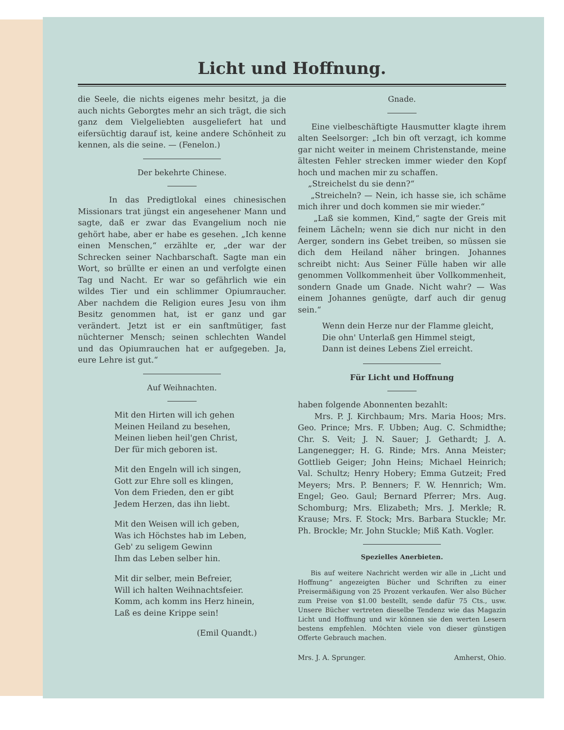Licht und Hoffnung.
die Seele, die nichts eigenes mehr besitzt, ja die auch nichts Geborgtes mehr an sich trägt, die sich ganz dem Vielgeliebten ausgeliefert hat und eifersüchtig darauf ist, keine andere Schönheit zu kennen, als die seine. — (Fenelon.)
Der bekehrte Chinese.
In das Predigtlokal eines chinesischen Missionars trat jüngst ein angesehener Mann und sagte, daß er zwar das Evangelium noch nie gehört habe, aber er habe es gesehen. „Ich kenne einen Menschen,“ erzählte er, „der war der Schrecken seiner Nachbarschaft. Sagte man ein Wort, so brüllte er einen an und verfolgte einen Tag und Nacht. Er war so gefährlich wie ein wildes Tier und ein schlimmer Opiumraucher. Aber nachdem die Religion eures Jesu von ihm Besitz genommen hat, ist er ganz und gar verändert. Jetzt ist er ein sanftmütiger, fast nüchterner Mensch; seinen schlechten Wandel und das Opiumrauchen hat er aufgegeben. Ja, eure Lehre ist gut.“
Auf Weihnachten.
Mit den Hirten will ich gehen
Meinen Heiland zu besehen,
Meinen lieben heil'gen Christ,
Der für mich geboren ist.
Mit den Engeln will ich singen,
Gott zur Ehre soll es klingen,
Von dem Frieden, den er gibt
Jedem Herzen, das ihn liebt.
Mit den Weisen will ich geben,
Was ich Höchstes hab im Leben,
Geb' zu seligem Gewinn
Ihm das Leben selber hin.
Mit dir selber, mein Befreier,
Will ich halten Weihnachtsfeier.
Komm, ach komm ins Herz hinein,
Laß es deine Krippe sein!
(Emil Quandt.)
Gnade.
Eine vielbeschäftigte Hausmutter klagte ihrem alten Seelsorger: „Ich bin oft verzagt, ich komme gar nicht weiter in meinem Christenstande, meine ältesten Fehler strecken immer wieder den Kopf hoch und machen mir zu schaffen.
„Streichelst du sie denn?“
„Streicheln? — Nein, ich hasse sie, ich schäme mich ihrer und doch kommen sie mir wieder.“
„Laß sie kommen, Kind,“ sagte der Greis mit feinem Lächeln; wenn sie dich nur nicht in den Aerger, sondern ins Gebet treiben, so müssen sie dich dem Heiland näher bringen. Johannes schreibt nicht: Aus Seiner Fülle haben wir alle genommen Vollkommenheit über Vollkommenheit, sondern Gnade um Gnade. Nicht wahr? — Was einem Johannes genügte, darf auch dir genug sein.“
Wenn dein Herze nur der Flamme gleicht,
Die ohn' Unterlaß gen Himmel steigt,
Dann ist deines Lebens Ziel erreicht.
Für Licht und Hoffnung
haben folgende Abonnenten bezahlt:
Mrs. P. J. Kirchbaum; Mrs. Maria Hoos; Mrs. Geo. Prince; Mrs. F. Ubben; Aug. C. Schmidthe; Chr. S. Veit; J. N. Sauer; J. Gethardt; J. A. Langenegger; H. G. Rinde; Mrs. Anna Meister; Gottlieb Geiger; John Heins; Michael Heinrich; Val. Schultz; Henry Hobery; Emma Gutzeit; Fred Meyers; Mrs. P. Benners; F. W. Hennrich; Wm. Engel; Geo. Gaul; Bernard Pferrer; Mrs. Aug. Schomburg; Mrs. Elizabeth; Mrs. J. Merkle; R. Krause; Mrs. F. Stock; Mrs. Barbara Stuckle; Mr. Ph. Brockle; Mr. John Stuckle; Miß Kath. Vogler.
Spezielles Anerbieten.
Bis auf weitere Nachricht werden wir alle in „Licht und Hoffnung“ angezeigten Bücher und Schriften zu einer Preisermäßigung von 25 Prozent verkaufen. Wer also Bücher zum Preise von $1.00 bestellt, sende dafür 75 Cts., usw. Unsere Bücher vertreten dieselbe Tendenz wie das Magazin Licht und Hoffnung und wir können sie den werten Lesern bestens empfehlen. Möchten viele von dieser günstigen Offerte Gebrauch machen.
Mrs. J. A. Sprunger. Amherst, Ohio.